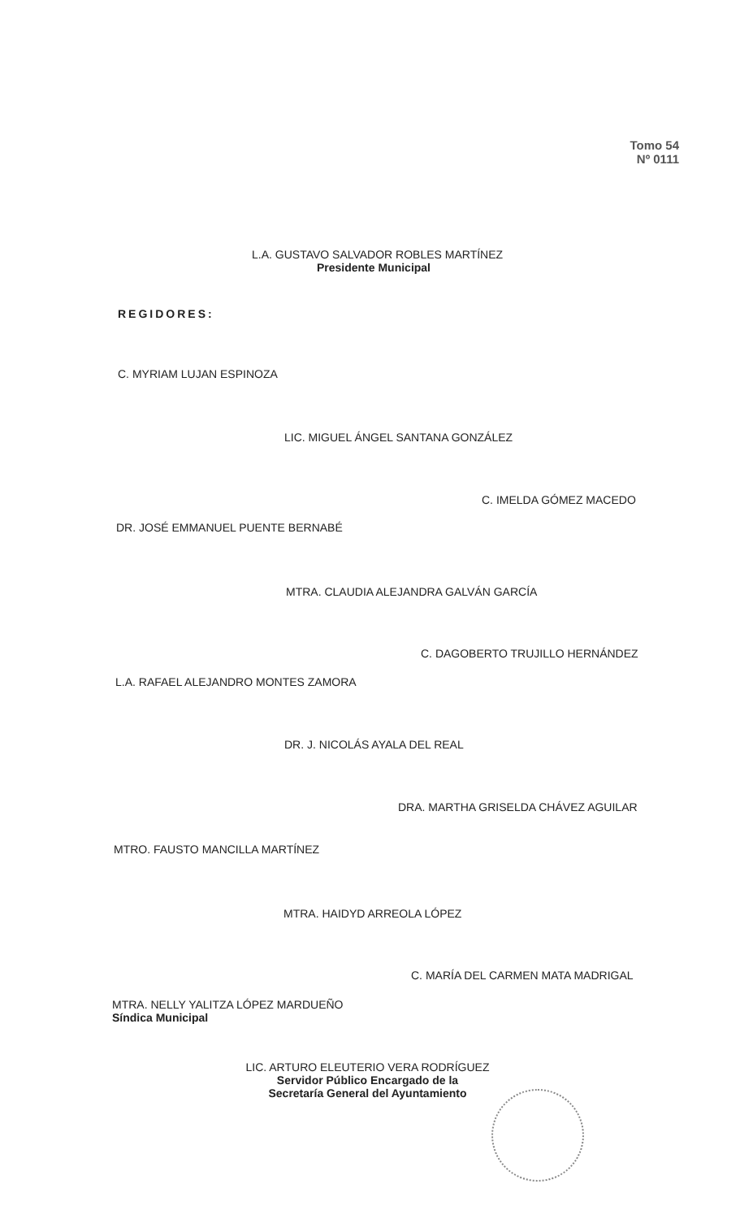Tomo 54
Nº 0111
L.A. GUSTAVO SALVADOR ROBLES MARTÍNEZ
Presidente Municipal
REGIDORES:
C. MYRIAM LUJAN ESPINOZA
LIC. MIGUEL ÁNGEL SANTANA GONZÁLEZ
C. IMELDA GÓMEZ MACEDO
DR. JOSÉ EMMANUEL PUENTE BERNABÉ
MTRA. CLAUDIA ALEJANDRA GALVÁN GARCÍA
C. DAGOBERTO TRUJILLO HERNÁNDEZ
L.A. RAFAEL ALEJANDRO MONTES ZAMORA
DR. J. NICOLÁS AYALA DEL REAL
DRA. MARTHA GRISELDA CHÁVEZ AGUILAR
MTRO. FAUSTO MANCILLA MARTÍNEZ
MTRA. HAIDYD ARREOLA LÓPEZ
C. MARÍA DEL CARMEN MATA MADRIGAL
MTRA. NELLY YALITZA LÓPEZ MARDUEÑO
Síndica Municipal
LIC. ARTURO ELEUTERIO VERA RODRÍGUEZ
Servidor Público Encargado de la
Secretaría General del Ayuntamiento